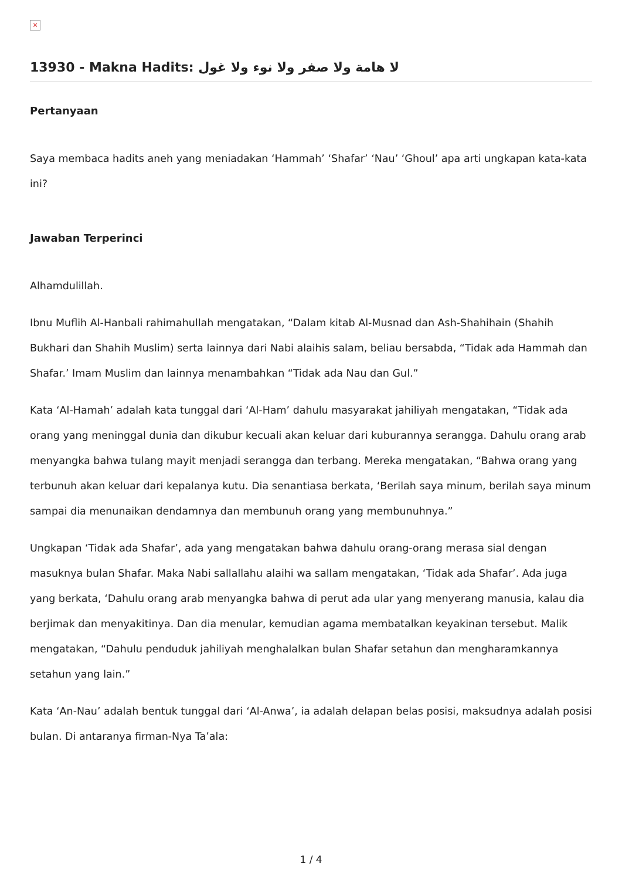×
13930 - Makna Hadits: لا هامة ولا صفر ولا نوء ولا غول
Pertanyaan
Saya membaca hadits aneh yang meniadakan ‘Hammah’ ‘Shafar’ ‘Nau’ ‘Ghoul’ apa arti ungkapan kata-kata ini?
Jawaban Terperinci
Alhamdulillah.
Ibnu Muflih Al-Hanbali rahimahullah mengatakan, “Dalam kitab Al-Musnad dan Ash-Shahihain (Shahih Bukhari dan Shahih Muslim) serta lainnya dari Nabi alaihis salam, beliau bersabda, “Tidak ada Hammah dan Shafar.’ Imam Muslim dan lainnya menambahkan “Tidak ada Nau dan Gul.”
Kata ‘Al-Hamah’ adalah kata tunggal dari ‘Al-Ham’ dahulu masyarakat jahiliyah mengatakan, “Tidak ada orang yang meninggal dunia dan dikubur kecuali akan keluar dari kuburannya serangga. Dahulu orang arab menyangka bahwa tulang mayit menjadi serangga dan terbang. Mereka mengatakan, “Bahwa orang yang terbunuh akan keluar dari kepalanya kutu. Dia senantiasa berkata, ‘Berilah saya minum, berilah saya minum sampai dia menunaikan dendamnya dan membunuh orang yang membunuhnya.”
Ungkapan ‘Tidak ada Shafar’, ada yang mengatakan bahwa dahulu orang-orang merasa sial dengan masuknya bulan Shafar. Maka Nabi sallallahu alaihi wa sallam mengatakan, ‘Tidak ada Shafar’. Ada juga yang berkata, ‘Dahulu orang arab menyangka bahwa di perut ada ular yang menyerang manusia, kalau dia berjimak dan menyakitinya. Dan dia menular, kemudian agama membatalkan keyakinan tersebut. Malik mengatakan, “Dahulu penduduk jahiliyah menghalalkan bulan Shafar setahun dan mengharamkannya setahun yang lain.”
Kata ‘An-Nau’ adalah bentuk tunggal dari ‘Al-Anwa’, ia adalah delapan belas posisi, maksudnya adalah posisi bulan. Di antaranya firman-Nya Ta’ala:
1 / 4